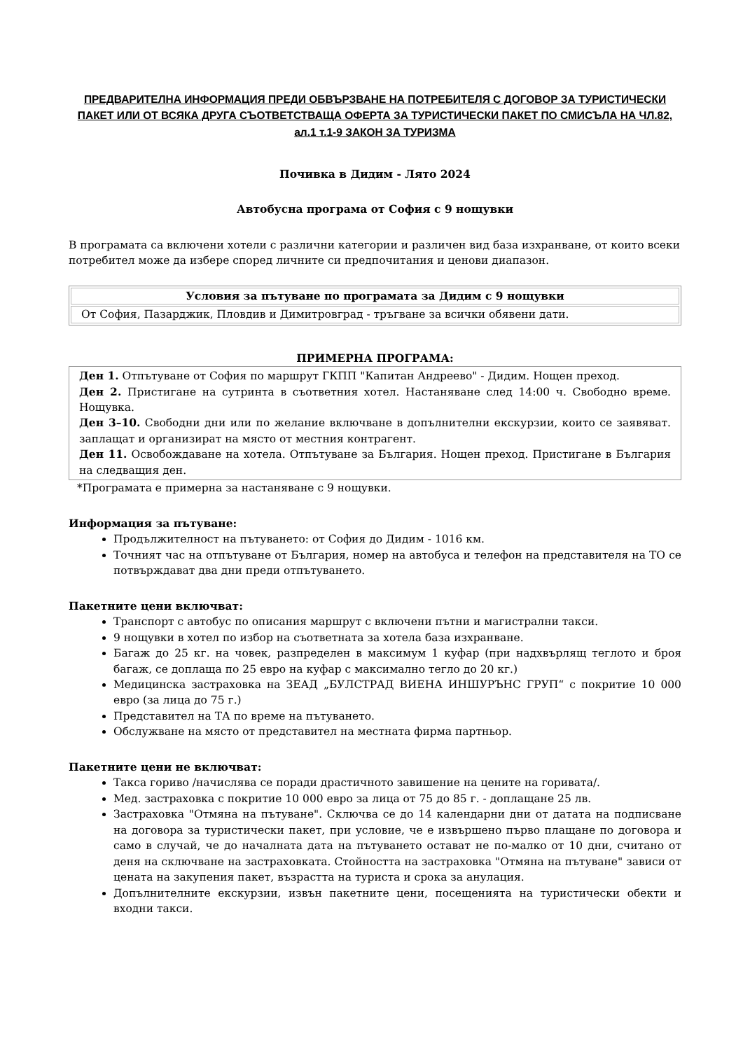ПРЕДВАРИТЕЛНА ИНФОРМАЦИЯ ПРЕДИ ОБВЪРЗВАНЕ НА ПОТРЕБИТЕЛЯ С ДОГОВОР ЗА ТУРИСТИЧЕСКИ ПАКЕТ ИЛИ ОТ ВСЯКА ДРУГА СЪОТВЕТСТВАЩА ОФЕРТА ЗА ТУРИСТИЧЕСКИ ПАКЕТ ПО СМИСЪЛА НА ЧЛ.82, ал.1 т.1-9 ЗАКОН ЗА ТУРИЗМА
Почивка в Дидим - Лято 2024
Автобусна програма от София с 9 нощувки
В програмата са включени хотели с различни категории и различен вид база изхранване, от които всеки потребител може да избере според личните си предпочитания и ценови диапазон.
| Условия за пътуване по програмата за Дидим с 9 нощувки |
| --- |
| От София, Пазарджик, Пловдив и Димитровград - тръгване за всички обявени дати. |
ПРИМЕРНА ПРОГРАМА:
Ден 1. Отпътуване от София по маршрут ГКПП "Капитан Андреево" - Дидим. Нощен преход.
Ден 2. Пристигане на сутринта в съответния хотел. Настаняване след 14:00 ч. Свободно време. Нощувка.
Ден 3–10. Свободни дни или по желание включване в допълнителни екскурзии, които се заявяват. заплащат и организират на място от местния контрагент.
Ден 11. Освобождаване на хотела. Отпътуване за България. Нощен преход. Пристигане в България на следващия ден.
*Програмата е примерна за настаняване с 9 нощувки.
Информация за пътуване:
Продължителност на пътуването: от София до Дидим - 1016 км.
Точният час на отпътуване от България, номер на автобуса и телефон на представителя на ТО се потвърждават два дни преди отпътуването.
Пакетните цени включват:
Транспорт с автобус по описания маршрут с включени пътни и магистрални такси.
9 нощувки в хотел по избор на съответната за хотела база изхранване.
Багаж до 25 кг. на човек, разпределен в максимум 1 куфар (при надхвърлящ теглото и броя багаж, се доплаща по 25 евро на куфар с максимално тегло до 20 кг.)
Медицинска застраховка на ЗЕАД „БУЛСТРАД ВИЕНА ИНШУРЪНС ГРУП“ с покритие 10 000 евро (за лица до 75 г.)
Представител на ТА по време на пътуването.
Обслужване на място от представител на местната фирма партньор.
Пакетните цени не включват:
Такса гориво /начислява се поради драстичното завишение на цените на горивата/.
Мед. застраховка с покритие 10 000 евро за лица от 75 до 85 г. - доплащане 25 лв.
Застраховка "Отмяна на пътуване". Сключва се до 14 календарни дни от датата на подписване на договора за туристически пакет, при условие, че е извършено първо плащане по договора и само в случай, че до началната дата на пътуването остават не по-малко от 10 дни, считано от деня на сключване на застраховката. Стойността на застраховка "Отмяна на пътуване" зависи от цената на закупения пакет, възрастта на туриста и срока за анулация.
Допълнителните екскурзии, извън пакетните цени, посещенията на туристически обекти и входни такси.